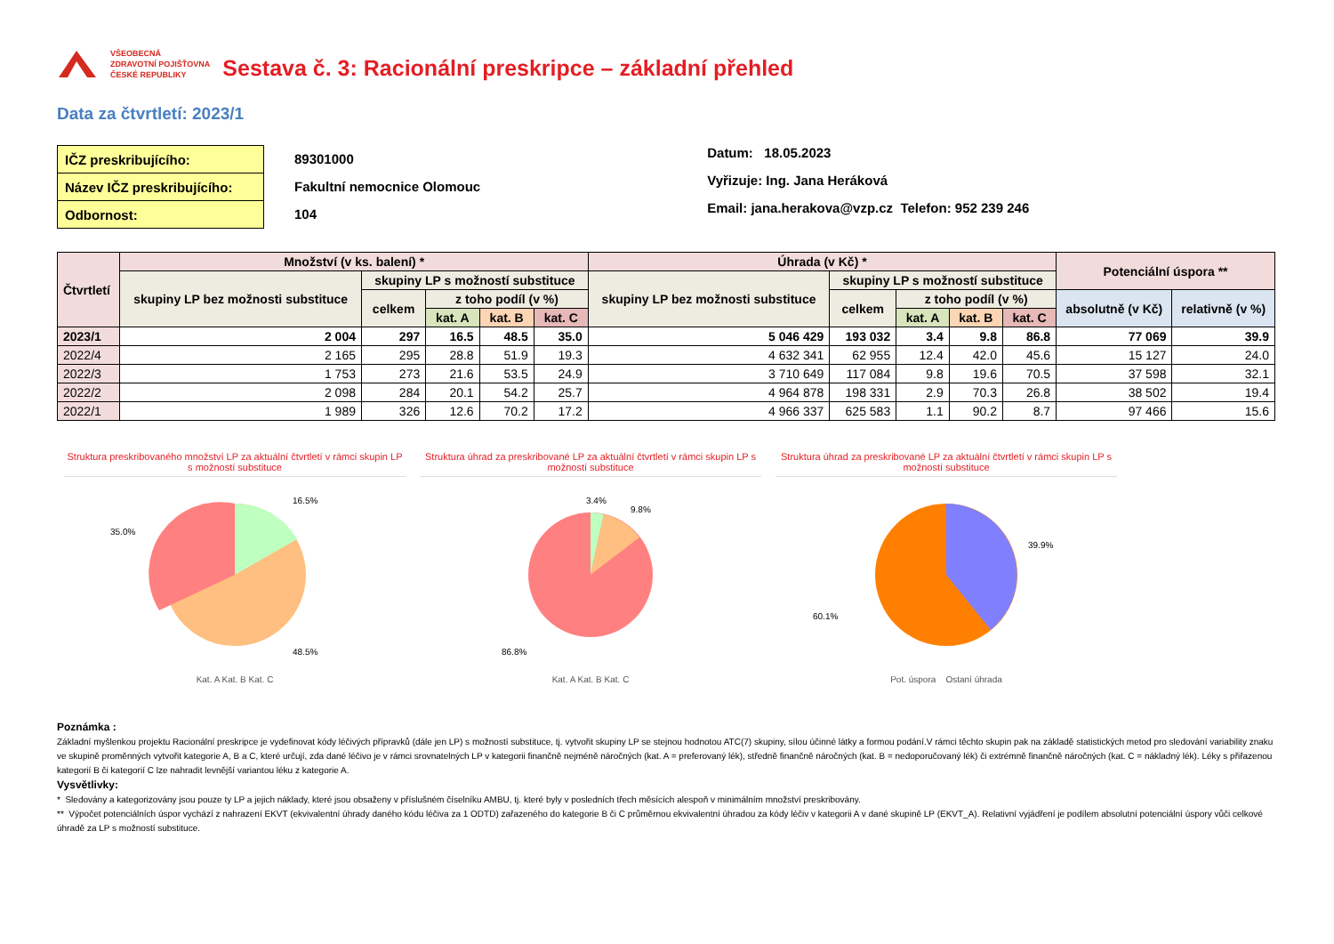VŠEOBECNÁ
ZDRAVOTNÍ POJIŠŤOVNA
ČESKÉ REPUBLIKY
Sestava č. 3: Racionální preskripce – základní přehled
Data za čtvrtletí: 2023/1
| IČZ preskribujícího: |
| Název IČZ preskribujícího: |
| Odbornost: |
89301000
Fakultní nemocnice Olomouc
104
Datum: 18.05.2023
Vyřizuje: Ing. Jana Heráková
Email: jana.herakova@vzp.cz Telefon: 952 239 246
| Čtvrtletí | Množství (v ks. balení) * | | | | | Úhrada (v Kč) * | | | | | Potenciální úspora ** | |
| --- | --- | --- | --- | --- | --- | --- | --- | --- | --- | --- | --- | --- |
| | skupiny LP bez možnosti substituce | skupiny LP s možností substituce | | | | skupiny LP bez možnosti substituce | skupiny LP s možností substituce | | | | | |
| | | celkem | z toho podíl (v %) | | | | celkem | z toho podíl (v %) | | | absolutně (v Kč) | relativně (v %) |
| | | | kat. A | kat. B | kat. C | | | kat. A | kat. B | kat. C | | |
| 2023/1 | 2 004 | 297 | 16.5 | 48.5 | 35.0 | 5 046 429 | 193 032 | 3.4 | 9.8 | 86.8 | 77 069 | 39.9 |
| 2022/4 | 2 165 | 295 | 28.8 | 51.9 | 19.3 | 4 632 341 | 62 955 | 12.4 | 42.0 | 45.6 | 15 127 | 24.0 |
| 2022/3 | 1 753 | 273 | 21.6 | 53.5 | 24.9 | 3 710 649 | 117 084 | 9.8 | 19.6 | 70.5 | 37 598 | 32.1 |
| 2022/2 | 2 098 | 284 | 20.1 | 54.2 | 25.7 | 4 964 878 | 198 331 | 2.9 | 70.3 | 26.8 | 38 502 | 19.4 |
| 2022/1 | 1 989 | 326 | 12.6 | 70.2 | 17.2 | 4 966 337 | 625 583 | 1.1 | 90.2 | 8.7 | 97 466 | 15.6 |
Struktura preskribovaného množství LP za aktuální čtvrtletí v rámci skupin LP s možností substituce
16.5%
35.0%
48.5%
Kat. A Kat. B Kat. C
Struktura úhrad za preskribované LP za aktuální čtvrtletí v rámci skupin LP s možností substituce
3.4%
9.8%
86.8%
Kat. A Kat. B Kat. C
Struktura úhrad za preskribované LP za aktuální čtvrtletí v rámci skupin LP s možností substituce
39.9%
60.1%
Pot. úspora Ostaní úhrada
Poznámka :
Základní myšlenkou projektu Racionální preskripce je vydefinovat kódy léčivých přípravků (dále jen LP) s možností substituce, tj. vytvořit skupiny LP se stejnou hodnotou ATC(7) skupiny, sílou účinné látky a formou podání.V rámci těchto skupin pak na základě statistických metod pro sledování variability znaku ve skupině proměnných vytvořit kategorie A, B a C, které určují, zda dané léčivo je v rámci srovnatelných LP v kategorii finančně nejméně náročných (kat. A = preferovaný lék), středně finančně náročných (kat. B = nedoporučovaný lék) či extrémně finančně náročných (kat. C = nákladný lék). Léky s přiřazenou kategorií B či kategorií C lze nahradit levnější variantou léku z kategorie A.
Vysvětlivky:
* Sledovány a kategorizovány jsou pouze ty LP a jejich náklady, které jsou obsaženy v příslušném číselníku AMBU, tj. které byly v posledních třech měsících alespoň v minimálním množství preskribovány.
** Výpočet potenciálních úspor vychází z nahrazení EKVT (ekvivalentní úhrady daného kódu léčiva za 1 ODTD) zařazeného do kategorie B či C průměrnou ekvivalentní úhradou za kódy léčiv v kategorii A v dané skupině LP (EKVT_A). Relativní vyjádření je podílem absolutní potenciální úspory vůči celkové úhradě za LP s možností substituce.